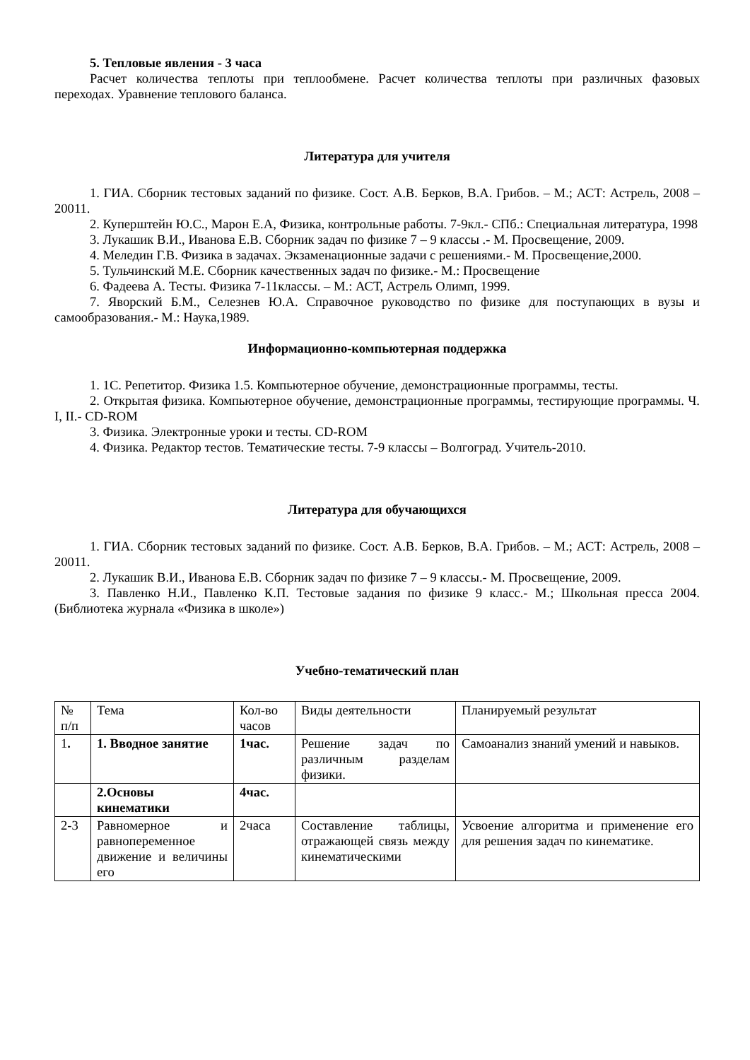5. Тепловые явления - 3 часа
Расчет количества теплоты при теплообмене. Расчет количества теплоты при различных фазовых переходах. Уравнение теплового баланса.
Литература для учителя
1. ГИА. Сборник тестовых заданий по физике. Сост. А.В. Берков, В.А. Грибов. – М.; АСТ: Астрель, 2008 – 20011.
2. Куперштейн Ю.С., Марон Е.А, Физика, контрольные работы. 7-9кл.- СПб.: Специальная литература, 1998
3. Лукашик В.И., Иванова Е.В. Сборник задач по физике 7 – 9 классы .- М. Просвещение, 2009.
4. Меледин Г.В. Физика в задачах. Экзаменационные задачи с решениями.- М. Просвещение,2000.
5. Тульчинский М.Е. Сборник качественных задач по физике.- М.: Просвещение
6. Фадеева А. Тесты. Физика 7-11классы. – М.: АСТ, Астрель Олимп, 1999.
7. Яворский Б.М., Селезнев Ю.А. Справочное руководство по физике для поступающих в вузы и самообразования.- М.: Наука,1989.
Информационно-компьютерная поддержка
1. 1С. Репетитор. Физика 1.5. Компьютерное обучение, демонстрационные программы, тесты.
2. Открытая физика. Компьютерное обучение, демонстрационные программы, тестирующие программы. Ч. I, II.- CD-ROM
3. Физика. Электронные уроки и тесты. CD-ROM
4. Физика. Редактор тестов. Тематические тесты. 7-9 классы – Волгоград. Учитель-2010.
Литература для обучающихся
1. ГИА. Сборник тестовых заданий по физике. Сост. А.В. Берков, В.А. Грибов. – М.; АСТ: Астрель, 2008 – 20011.
2. Лукашик В.И., Иванова Е.В. Сборник задач по физике 7 – 9 классы.- М. Просвещение, 2009.
3. Павленко Н.И., Павленко К.П. Тестовые задания по физике 9 класс.- М.; Школьная пресса 2004. (Библиотека журнала «Физика в школе»)
Учебно-тематический план
| № п/п | Тема | Кол-во часов | Виды деятельности | Планируемый результат |
| 1 . | 1. Вводное занятие | 1час. | Решение задач по различным разделам физики. | Самоанализ знаний умений и навыков. |
| | 2.Основы кинематики | 4час. | | |
| 2-3 | Равномерное и равнопеременное движение и величины его | 2часа | Составление таблицы, отражающей связь между кинематическими | Усвоение алгоритма и применение его для решения задач по кинематике. |